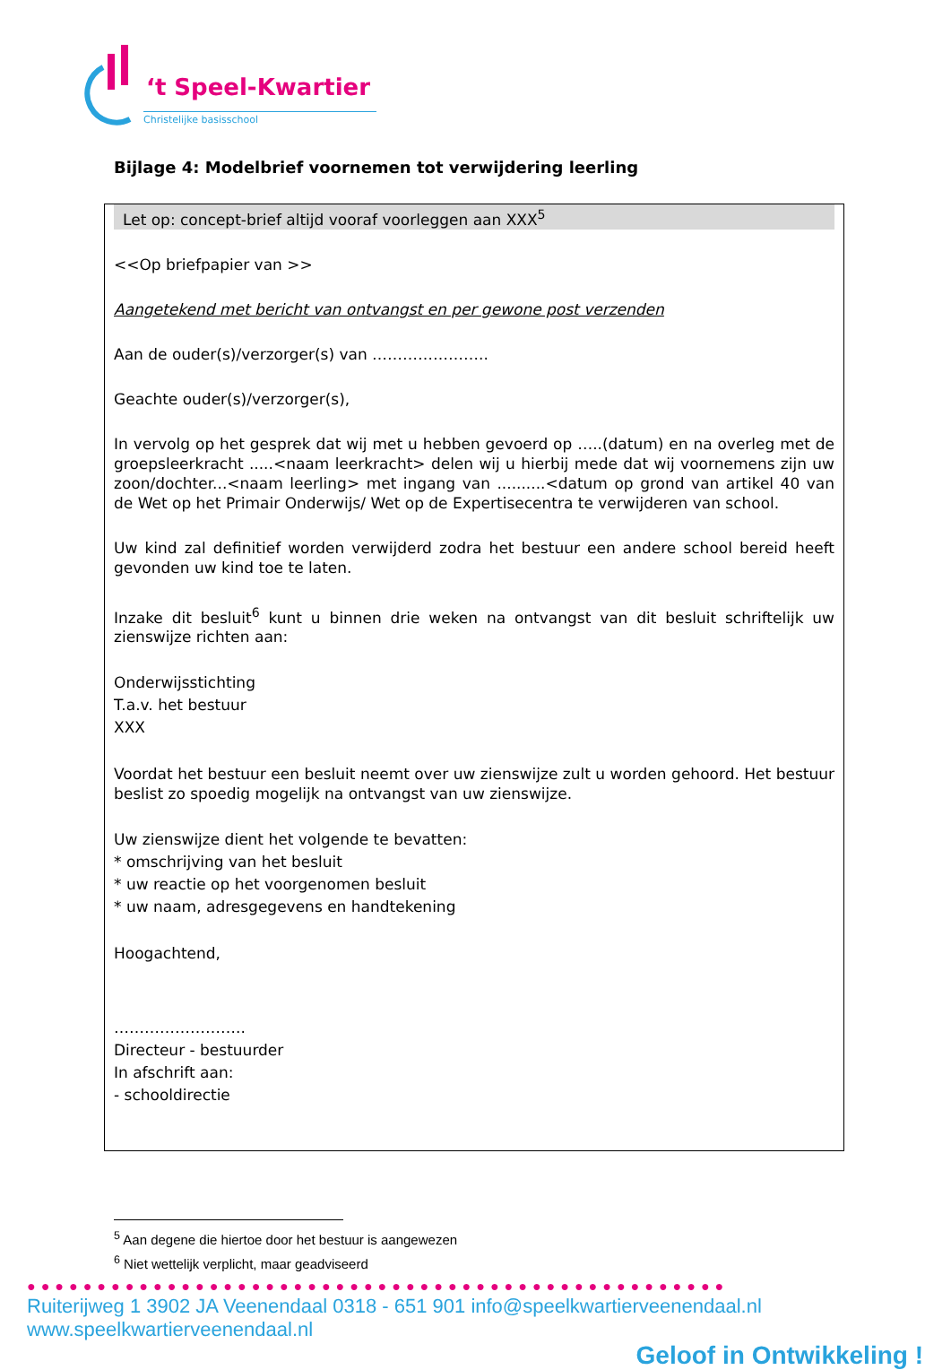‘t Speel-Kwartier
Christelijke basisschool
Bijlage 4: Modelbrief voornemen tot verwijdering leerling
Let op: concept-brief altijd vooraf voorleggen aan XXX<sup>5</sup>
<<Op briefpapier van >>
Aangetekend met bericht van ontvangst en per gewone post verzenden
Aan de ouder(s)/verzorger(s) van …………………..
Geachte ouder(s)/verzorger(s),
In vervolg op het gesprek dat wij met u hebben gevoerd op …..(datum) en na overleg met de groepsleerkracht .....<naam leerkracht> delen wij u hierbij mede dat wij voornemens zijn uw zoon/dochter...<naam leerling> met ingang van ..........<datum op grond van artikel 40 van de Wet op het Primair Onderwijs/ Wet op de Expertisecentra te verwijderen van school.
Uw kind zal definitief worden verwijderd zodra het bestuur een andere school bereid heeft gevonden uw kind toe te laten.
Inzake dit besluit<sup>6</sup> kunt u binnen drie weken na ontvangst van dit besluit schriftelijk uw zienswijze richten aan:
Onderwijsstichting
T.a.v. het bestuur
XXX
Voordat het bestuur een besluit neemt over uw zienswijze zult u worden gehoord. Het bestuur beslist zo spoedig mogelijk na ontvangst van uw zienswijze.
Uw zienswijze dient het volgende te bevatten:
* omschrijving van het besluit
* uw reactie op het voorgenomen besluit
* uw naam, adresgegevens en handtekening
Hoogachtend,
……………………..
Directeur - bestuurder
In afschrift aan:
- schooldirectie
<sup>5</sup> Aan degene die hiertoe door het bestuur is aangewezen
<sup>6</sup> Niet wettelijk verplicht, maar geadviseerd
●●●●●●●●●●●●●●●●●●●●●●●●●●●●●●●●●●●●●●●●●●●●●●●●●●
Ruiterijweg 1 3902 JA Veenendaal 0318 - 651 901 info@speelkwartierveenendaal.nl www.speelkwartierveenendaal.nl
Geloof in Ontwikkeling !